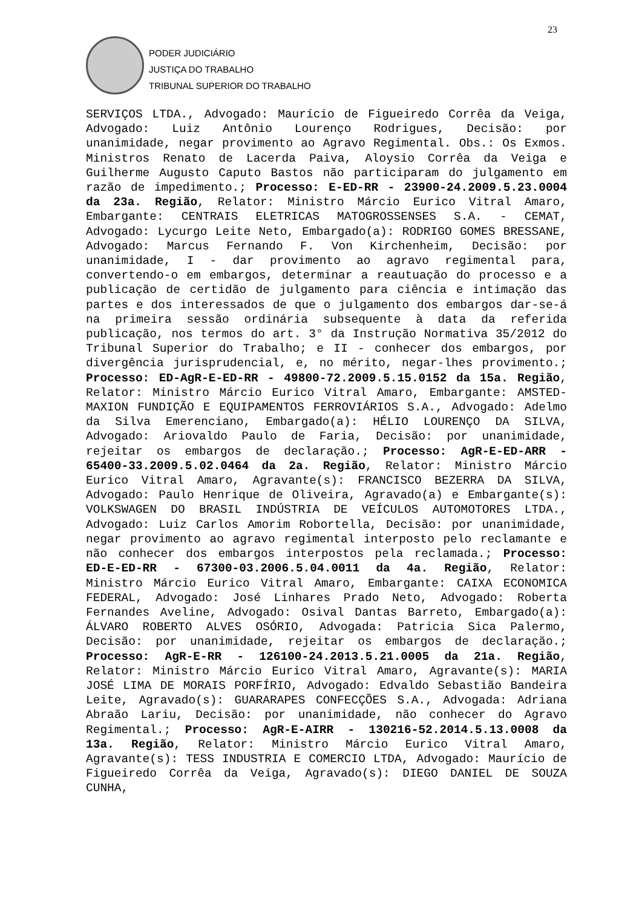23
PODER JUDICIÁRIO
JUSTIÇA DO TRABALHO
TRIBUNAL SUPERIOR DO TRABALHO
SERVIÇOS LTDA., Advogado: Maurício de Figueiredo Corrêa da Veiga, Advogado: Luiz Antônio Lourenço Rodrigues, Decisão: por unanimidade, negar provimento ao Agravo Regimental. Obs.: Os Exmos. Ministros Renato de Lacerda Paiva, Aloysio Corrêa da Veiga e Guilherme Augusto Caputo Bastos não participaram do julgamento em razão de impedimento.; Processo: E-ED-RR - 23900-24.2009.5.23.0004 da 23a. Região, Relator: Ministro Márcio Eurico Vitral Amaro, Embargante: CENTRAIS ELETRICAS MATOGROSSENSES S.A. - CEMAT, Advogado: Lycurgo Leite Neto, Embargado(a): RODRIGO GOMES BRESSANE, Advogado: Marcus Fernando F. Von Kirchenheim, Decisão: por unanimidade, I - dar provimento ao agravo regimental para, convertendo-o em embargos, determinar a reautuação do processo e a publicação de certidão de julgamento para ciência e intimação das partes e dos interessados de que o julgamento dos embargos dar-se-á na primeira sessão ordinária subsequente à data da referida publicação, nos termos do art. 3° da Instrução Normativa 35/2012 do Tribunal Superior do Trabalho; e II - conhecer dos embargos, por divergência jurisprudencial, e, no mérito, negar-lhes provimento.; Processo: ED-AgR-E-ED-RR - 49800-72.2009.5.15.0152 da 15a. Região, Relator: Ministro Márcio Eurico Vitral Amaro, Embargante: AMSTED-MAXION FUNDIÇÃO E EQUIPAMENTOS FERROVIÁRIOS S.A., Advogado: Adelmo da Silva Emerenciano, Embargado(a): HÉLIO LOURENÇO DA SILVA, Advogado: Ariovaldo Paulo de Faria, Decisão: por unanimidade, rejeitar os embargos de declaração.; Processo: AgR-E-ED-ARR - 65400-33.2009.5.02.0464 da 2a. Região, Relator: Ministro Márcio Eurico Vitral Amaro, Agravante(s): FRANCISCO BEZERRA DA SILVA, Advogado: Paulo Henrique de Oliveira, Agravado(a) e Embargante(s): VOLKSWAGEN DO BRASIL INDÚSTRIA DE VEÍCULOS AUTOMOTORES LTDA., Advogado: Luiz Carlos Amorim Robortella, Decisão: por unanimidade, negar provimento ao agravo regimental interposto pelo reclamante e não conhecer dos embargos interpostos pela reclamada.; Processo: ED-E-ED-RR - 67300-03.2006.5.04.0011 da 4a. Região, Relator: Ministro Márcio Eurico Vitral Amaro, Embargante: CAIXA ECONOMICA FEDERAL, Advogado: José Linhares Prado Neto, Advogado: Roberta Fernandes Aveline, Advogado: Osival Dantas Barreto, Embargado(a): ÁLVARO ROBERTO ALVES OSÓRIO, Advogada: Patricia Sica Palermo, Decisão: por unanimidade, rejeitar os embargos de declaração.; Processo: AgR-E-RR - 126100-24.2013.5.21.0005 da 21a. Região, Relator: Ministro Márcio Eurico Vitral Amaro, Agravante(s): MARIA JOSÉ LIMA DE MORAIS PORFÍRIO, Advogado: Edvaldo Sebastião Bandeira Leite, Agravado(s): GUARARAPES CONFECÇÕES S.A., Advogada: Adriana Abraão Lariu, Decisão: por unanimidade, não conhecer do Agravo Regimental.; Processo: AgR-E-AIRR - 130216-52.2014.5.13.0008 da 13a. Região, Relator: Ministro Márcio Eurico Vitral Amaro, Agravante(s): TESS INDUSTRIA E COMERCIO LTDA, Advogado: Maurício de Figueiredo Corrêa da Veiga, Agravado(s): DIEGO DANIEL DE SOUZA CUNHA,